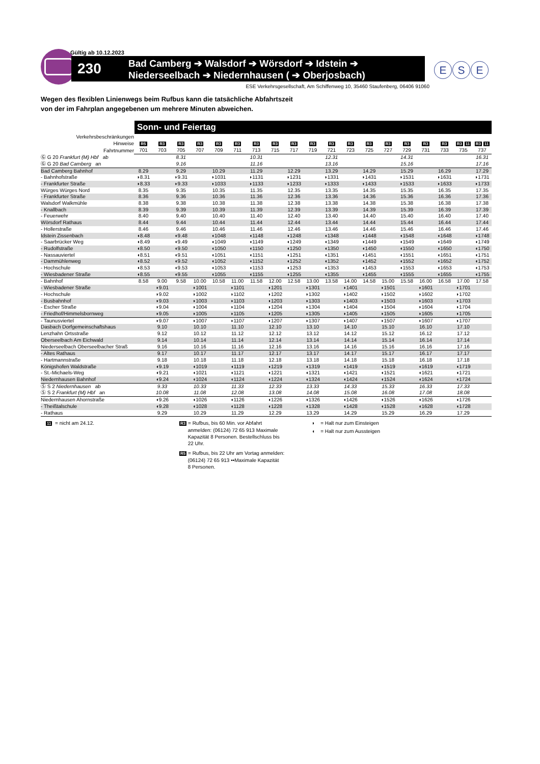Gültig ab 10.12.2023
230
Bad Camberg ➔ Walsdorf ➔ Wörsdorf ➔ Idstein ➔
Niederseelbach ➔ Niedernhausen ( ➔ Oberjosbach)
E S E
ESE Verkehrsgesellschaft, Am Schiffenweg 10, 35460 Staufenberg, 06406 91060
Wegen des flexiblen Linienwegs beim Rufbus kann die tatsächliche Abfahrtszeit
von der im Fahrplan angegebenen um mehrere Minuten abweichen.
Sonn- und Feiertag
| Verkehrsbeschränkungen | | | | | | | | | | | | | | | | | | | |
| Hinweise | R5 | R3 | R3 | R3 | R3 | R3 | R3 | R3 | R3 | R3 | R3 | R3 | R3 | R3 | R3 | R3 | R3 | R3 11 | R3 11 |
| Fahrtnummer | 701 | 703 | 705 | 707 | 709 | 711 | 713 | 715 | 717 | 719 | 721 | 723 | 725 | 727 | 729 | 731 | 733 | 735 | 737 |
| Ⓖ G 20 Frankfurt (M) Hbf ab | | | 8.31 | | | | 10.31 | | | | 12.31 | | | | 14.31 | | | | 16.31 |
| Ⓖ G 20 Bad Camberg an | | | 9.16 | | | | 11.16 | | | | 13.16 | | | | 15.16 | | | | 17.16 |
| Bad Camberg Bahnhof | 8.29 | | 9.29 | | 10.29 | | 11.29 | | 12.29 | | 13.29 | | 14.29 | | 15.29 | | 16.29 | | 17.29 |
| - Bahnhofstraße | ◗8.31 | | ◗9.31 | | ◗1031 | | ◗1131 | | ◗1231 | | ◗1331 | | ◗1431 | | ◗1531 | | ◗1631 | | ◗1731 |
| - Frankfurter Straße | ◗8.33 | | ◗9.33 | | ◗1033 | | ◗1133 | | ◗1233 | | ◗1333 | | ◗1433 | | ◗1533 | | ◗1633 | | ◗1733 |
| Würges Würges Nord | 8.35 | | 9.35 | | 10.35 | | 11.35 | | 12.35 | | 13.35 | | 14.35 | | 15.35 | | 16.35 | | 17.35 |
| - Frankfurter Straße | 8.36 | | 9.36 | | 10.36 | | 11.36 | | 12.36 | | 13.36 | | 14.36 | | 15.36 | | 16.36 | | 17.36 |
| Walsdorf Walkmühle | 8.38 | | 9.38 | | 10.38 | | 11.38 | | 12.38 | | 13.38 | | 14.38 | | 15.38 | | 16.38 | | 17.38 |
| - Knallbach | 8.39 | | 9.39 | | 10.39 | | 11.39 | | 12.39 | | 13.39 | | 14.39 | | 15.39 | | 16.39 | | 17.39 |
| - Feuerwehr | 8.40 | | 9.40 | | 10.40 | | 11.40 | | 12.40 | | 13.40 | | 14.40 | | 15.40 | | 16.40 | | 17.40 |
| Wörsdorf Rathaus | 8.44 | | 9.44 | | 10.44 | | 11.44 | | 12.44 | | 13.44 | | 14.44 | | 15.44 | | 16.44 | | 17.44 |
| - Hollerstraße | 8.46 | | 9.46 | | 10.46 | | 11.46 | | 12.46 | | 13.46 | | 14.46 | | 15.46 | | 16.46 | | 17.46 |
| Idstein Zissenbach | ◖8.48 | | ◖9.48 | | ◖1048 | | ◖1148 | | ◖1248 | | ◖1348 | | ◖1448 | | ◖1548 | | ◖1648 | | ◖1748 |
| - Saarbrücker Weg | ◖8.49 | | ◖9.49 | | ◖1049 | | ◖1149 | | ◖1249 | | ◖1349 | | ◖1449 | | ◖1549 | | ◖1649 | | ◖1749 |
| - Rudolfstraße | ◖8.50 | | ◖9.50 | | ◖1050 | | ◖1150 | | ◖1250 | | ◖1350 | | ◖1450 | | ◖1550 | | ◖1650 | | ◖1750 |
| - Nassauviertel | ◖8.51 | | ◖9.51 | | ◖1051 | | ◖1151 | | ◖1251 | | ◖1351 | | ◖1451 | | ◖1551 | | ◖1651 | | ◖1751 |
| - Dammühlenweg | ◖8.52 | | ◖9.52 | | ◖1052 | | ◖1152 | | ◖1252 | | ◖1352 | | ◖1452 | | ◖1552 | | ◖1652 | | ◖1752 |
| - Hochschule | ◖8.53 | | ◖9.53 | | ◖1053 | | ◖1153 | | ◖1253 | | ◖1353 | | ◖1453 | | ◖1553 | | ◖1653 | | ◖1753 |
| - Wiesbadener Straße | ◖8.55 | | ◖9.55 | | ◖1055 | | ◖1155 | | ◖1255 | | ◖1355 | | ◖1455 | | ◖1555 | | ◖1655 | | ◖1755 |
| - Bahnhof | 8.58 | 9.00 | 9.58 | 10.00 | 10.58 | 11.00 | 11.58 | 12.00 | 12.58 | 13.00 | 13.58 | 14.00 | 14.58 | 15.00 | 15.58 | 16.00 | 16.58 | 17.00 | 17.58 |
| - Wiesbadener Straße | | ◗9.01 | | ◗1001 | | ◗1101 | | ◗1201 | | ◗1301 | | ◗1401 | | ◗1501 | | ◗1601 | | ◗1701 | |
| - Hochschule | | ◗9.02 | | ◗1002 | | ◗1102 | | ◗1202 | | ◗1302 | | ◗1402 | | ◗1502 | | ◗1602 | | ◗1702 | |
| - Busbahnhof | | ◗9.03 | | ◗1003 | | ◗1103 | | ◗1203 | | ◗1303 | | ◗1403 | | ◗1503 | | ◗1603 | | ◗1703 | |
| - Escher Straße | | ◗9.04 | | ◗1004 | | ◗1104 | | ◗1204 | | ◗1304 | | ◗1404 | | ◗1504 | | ◗1604 | | ◗1704 | |
| - Friedhof/Himmelsbornweg | | ◗9.05 | | ◗1005 | | ◗1105 | | ◗1205 | | ◗1305 | | ◗1405 | | ◗1505 | | ◗1605 | | ◗1705 | |
| - Taunusviertel | | ◗9.07 | | ◗1007 | | ◗1107 | | ◗1207 | | ◗1307 | | ◗1407 | | ◗1507 | | ◗1607 | | ◗1707 | |
| Dasbach Dorfgemeinschaftshaus | | 9.10 | | 10.10 | | 11.10 | | 12.10 | | 13.10 | | 14.10 | | 15.10 | | 16.10 | | 17.10 | |
| Lenzhahn Ortsstraße | | 9.12 | | 10.12 | | 11.12 | | 12.12 | | 13.12 | | 14.12 | | 15.12 | | 16.12 | | 17.12 | |
| Oberseelbach Am Eichwald | | 9.14 | | 10.14 | | 11.14 | | 12.14 | | 13.14 | | 14.14 | | 15.14 | | 16.14 | | 17.14 | |
| Niederseelbach Oberseelbacher Straß | | 9.16 | | 10.16 | | 11.16 | | 12.16 | | 13.16 | | 14.16 | | 15.16 | | 16.16 | | 17.16 | |
| - Altes Rathaus | | 9.17 | | 10.17 | | 11.17 | | 12.17 | | 13.17 | | 14.17 | | 15.17 | | 16.17 | | 17.17 | |
| - Hartmannstraße | | 9.18 | | 10.18 | | 11.18 | | 12.18 | | 13.18 | | 14.18 | | 15.18 | | 16.18 | | 17.18 | |
| Königshofen Waldstraße | | ◖9.19 | | ◖1019 | | ◖1119 | | ◖1219 | | ◖1319 | | ◖1419 | | ◖1519 | | ◖1619 | | ◖1719 | |
| - St.-Michaels-Weg | | ◖9.21 | | ◖1021 | | ◖1121 | | ◖1221 | | ◖1321 | | ◖1421 | | ◖1521 | | ◖1621 | | ◖1721 | |
| Niedernhausen Bahnhof | | ◖9.24 | | ◖1024 | | ◖1124 | | ◖1224 | | ◖1324 | | ◖1424 | | ◖1524 | | ◖1624 | | ◖1724 | |
| Ⓢ S 2 Niedernhausen ab | | 9.33 | | 10.33 | | 11.33 | | 12.33 | | 13.33 | | 14.33 | | 15.33 | | 16.33 | | 17.33 | |
| Ⓢ S 2 Frankfurt (M) Hbf an | | 10.08 | | 11.08 | | 12.08 | | 13.08 | | 14.08 | | 15.08 | | 16.08 | | 17.08 | | 18.08 | |
| Niedernhausen Ahornstraße | | ◖9.26 | | ◖1026 | | ◖1126 | | ◖1226 | | ◖1326 | | ◖1426 | | ◖1526 | | ◖1626 | | ◖1726 | |
| - Theißtalschule | | ◖9.28 | | ◖1028 | | ◖1128 | | ◖1228 | | ◖1328 | | ◖1428 | | ◖1528 | | ◖1628 | | ◖1728 | |
| - Rathaus | | 9.29 | | 10.29 | | 11.29 | | 12.29 | | 13.29 | | 14.29 | | 15.29 | | 16.29 | | 17.29 | |
11 = nicht am 24.12.
R3 = Rufbus, bis 60 Min. vor Abfahrt
anmelden: (06124) 72 65 913 Maximale
Kapazität 8 Personen. Bestellschluss bis
22 Uhr.
R5 = Rufbus, bis 22 Uhr am Vortag anmelden:
(06124) 72 65 913 ••Maximale Kapazität
8 Personen.
◗ = Halt nur zum Einsteigen
◖ = Halt nur zum Aussteigen